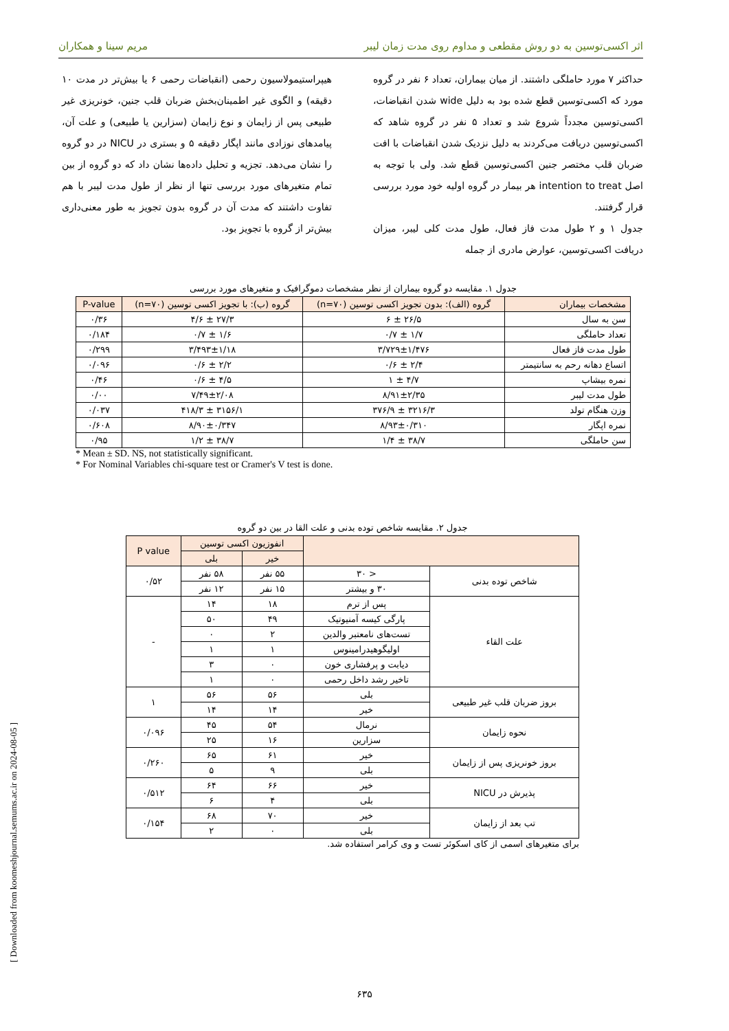اثر اکسی‌توسین به دو روش مقطعی و مداوم روی مدت زمان لیبر مریم سینا و همکاران
حداکثر ۷ مورد حاملگی داشتند. از میان بیماران، تعداد ۶ نفر در گروه مورد که اکسی‌توسین قطع شده بود به دلیل wide شدن انقباضات، اکسی‌توسین مجدداً شروع شد و تعداد ۵ نفر در گروه شاهد که اکسی‌توسین دریافت می‌کردند به دلیل نزدیک شدن انقباضات با افت ضربان قلب مختصر جنین اکسی‌توسین قطع شد. ولی با توجه به اصل intention to treat هر بیمار در گروه اولیه خود مورد بررسی قرار گرفتند.
جدول ۱ و ۲ طول مدت فاز فعال، طول مدت کلی لیبر، میزان دریافت اکسی‌توسین، عوارض مادری از جمله
هیپراستیمولاسیون رحمی (انقباضات رحمی ۶ یا بیش‌تر در مدت ۱۰ دقیقه) و الگوی غیر اطمینان‌بخش ضربان قلب جنین، خونریزی غیر طبیعی پس از زایمان و نوع زایمان (سزارین یا طبیعی) و علت آن، پیامدهای نوزادی مانند اپگار دقیقه ۵ و بستری در NICU در دو گروه را نشان می‌دهد. تجزیه و تحلیل داده‌ها نشان داد که دو گروه از بین تمام متغیرهای مورد بررسی تنها از نظر از طول مدت لیبر با هم تفاوت داشتند که مدت آن در گروه بدون تجویز به طور معنی‌داری بیش‌تر از گروه با تجویز بود.
جدول ۱. مقایسه دو گروه بیماران از نظر مشخصات دموگرافیک و متغیرهای مورد بررسی
| مشخصات بیماران | گروه (الف): بدون تجویز اکسی توسین (n=۷۰) | گروه (ب): با تجویز اکسی توسین (n=۷۰) | P-value |
| --- | --- | --- | --- |
| سن به سال | ۲۶/۵ ± ۶ | ۲۷/۳ ± ۴/۶ | ۰/۳۶ |
| تعداد حاملگی | ۱/۷ ± ۰/۷ | ۱/۶ ± ۰/۷ | ۰/۱۸۴ |
| طول مدت فاز فعال | ۳/۷۲۹±۱/۴۷۶ | ۳/۴۹۳±۱/۱۸ | ۰/۲۹۹ |
| اتساع دهانه رحم به سانتیمتر | ۲/۴ ± ۰/۶ | ۲/۲ ± ۰/۶ | ۰/۰۹۶ |
| نمره بیشاپ | ۴/۷ ± ۱ | ۴/۵ ± ۰/۶ | ۰/۴۶ |
| طول مدت لیبر | ۸/۹۱±۲/۳۵ | ۷/۴۹±۲/۰۸ | ۰/۰۰ |
| وزن هنگام تولد | ۳۲۱۶/۳ ± ۳۷۶/۹ | ۳۱۵۶/۱ ± ۴۱۸/۳ | ۰/۰۳۷ |
| نمره اپگار | ۸/۹۳±۰/۳۱۰ | ۸/۹۰±۰/۳۴۷ | ۰/۶۰۸ |
| سن حاملگی | ۳۸/۷ ± ۱/۴ | ۳۸/۷ ± ۱/۲ | ۰/۹۵ |
* Mean ± SD. NS, not statistically significant.
* For Nominal Variables chi-square test or Cramer's V test is done.
جدول ۲. مقایسه شاخص توده بدنی و علت القا در بین دو گروه
| | | انفوزیون اکسی توسین | | P value |
| --- | --- | --- | --- | --- |
| | | خیر | بلی | |
| شاخص توده بدنی | < ۳۰ | ۵۵ نفر | ۵۸ نفر | ۰/۵۲ |
| | ۳۰ و بیشتر | ۱۵ نفر | ۱۲ نفر | |
| علت القاء | پس از ترم | ۱۸ | ۱۴ | - |
| | پارگی کیسه آمنیوتیک | ۴۹ | ۵۰ | |
| | تست‌های نامعتبر والدین | ۲ | ۰ | |
| | اولیگوهیدرامینوس | ۱ | ۱ | |
| | دیابت و پرفشاری خون | ۰ | ۳ | |
| | تاخیر رشد داخل رحمی | ۰ | ۱ | |
| بروز ضربان قلب غیر طبیعی | بلی | ۵۶ | ۵۶ | ۱ |
| | خیر | ۱۴ | ۱۴ | |
| نحوه زایمان | نرمال | ۵۴ | ۴۵ | ۰/۰۹۶ |
| | سزارین | ۱۶ | ۲۵ | |
| بروز خونریزی پس از زایمان | خیر | ۶۱ | ۶۵ | ۰/۲۶۰ |
| | بلی | ۹ | ۵ | |
| پذیرش در NICU | خیر | ۶۶ | ۶۴ | ۰/۵۱۲ |
| | بلی | ۴ | ۶ | |
| تب بعد از زایمان | خیر | ۷۰ | ۶۸ | ۰/۱۵۴ |
| | بلی | ۰ | ۲ | |
برای متغیرهای اسمی از کای اسکوئر تست و وی کرامر استفاده شد.
[ Downloaded from koomeshjournal.semums.ac.ir on 2024-08-05 ]
۶۳۵